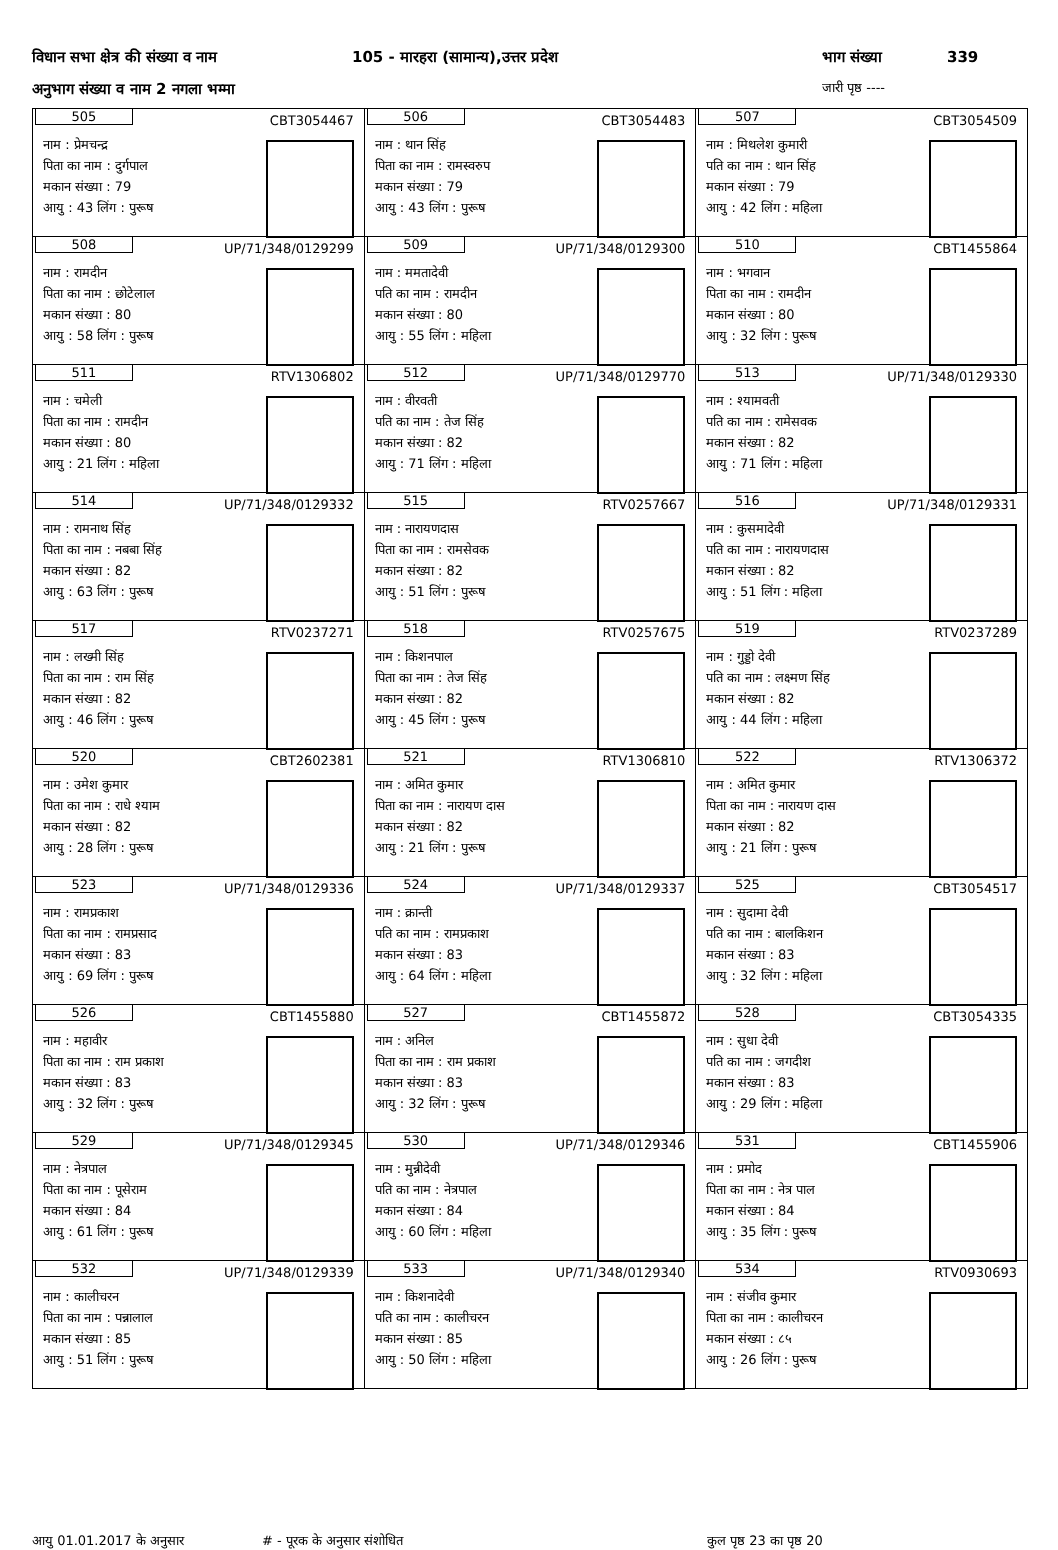विधान सभा क्षेत्र की संख्या व नाम 105 - मारहरा (सामान्य),उत्तर प्रदेश भाग संख्या 339
अनुभाग संख्या व नाम 2 नगला भम्मा जारी पृष्ठ ----
| 505 CBT3054467 नाम : प्रेमचन्द्र पिता का नाम : दुर्गपाल मकान संख्या : 79 आयु : 43 लिंग : पुरूष | 506 CBT3054483 नाम : थान सिंह पिता का नाम : रामस्वरुप मकान संख्या : 79 आयु : 43 लिंग : पुरूष | 507 CBT3054509 नाम : मिथलेश कुमारी पति का नाम : थान सिंह मकान संख्या : 79 आयु : 42 लिंग : महिला |
| 508 UP/71/348/0129299 नाम : रामदीन पिता का नाम : छोटेलाल मकान संख्या : 80 आयु : 58 लिंग : पुरूष | 509 UP/71/348/0129300 नाम : ममतादेवी पति का नाम : रामदीन मकान संख्या : 80 आयु : 55 लिंग : महिला | 510 CBT1455864 नाम : भगवान पिता का नाम : रामदीन मकान संख्या : 80 आयु : 32 लिंग : पुरूष |
| 511 RTV1306802 नाम : चमेली पिता का नाम : रामदीन मकान संख्या : 80 आयु : 21 लिंग : महिला | 512 UP/71/348/0129770 नाम : वीरवती पति का नाम : तेज सिंह मकान संख्या : 82 आयु : 71 लिंग : महिला | 513 UP/71/348/0129330 नाम : श्यामवती पति का नाम : रामेसवक मकान संख्या : 82 आयु : 71 लिंग : महिला |
| 514 UP/71/348/0129332 नाम : रामनाथ सिंह पिता का नाम : नबबा सिंह मकान संख्या : 82 आयु : 63 लिंग : पुरूष | 515 RTV0257667 नाम : नारायणदास पिता का नाम : रामसेवक मकान संख्या : 82 आयु : 51 लिंग : पुरूष | 516 UP/71/348/0129331 नाम : कुसमादेवी पति का नाम : नारायणदास मकान संख्या : 82 आयु : 51 लिंग : महिला |
| 517 RTV0237271 नाम : लख्मी सिंह पिता का नाम : राम सिंह मकान संख्या : 82 आयु : 46 लिंग : पुरूष | 518 RTV0257675 नाम : किशनपाल पिता का नाम : तेज सिंह मकान संख्या : 82 आयु : 45 लिंग : पुरूष | 519 RTV0237289 नाम : गुड्डो देवी पति का नाम : लक्ष्मण सिंह मकान संख्या : 82 आयु : 44 लिंग : महिला |
| 520 CBT2602381 नाम : उमेश कुमार पिता का नाम : राधे श्याम मकान संख्या : 82 आयु : 28 लिंग : पुरूष | 521 RTV1306810 नाम : अमित कुमार पिता का नाम : नारायण दास मकान संख्या : 82 आयु : 21 लिंग : पुरूष | 522 RTV1306372 नाम : अमित कुमार पिता का नाम : नारायण दास मकान संख्या : 82 आयु : 21 लिंग : पुरूष |
| 523 UP/71/348/0129336 नाम : रामप्रकाश पिता का नाम : रामप्रसाद मकान संख्या : 83 आयु : 69 लिंग : पुरूष | 524 UP/71/348/0129337 नाम : क्रान्ती पति का नाम : रामप्रकाश मकान संख्या : 83 आयु : 64 लिंग : महिला | 525 CBT3054517 नाम : सुदामा देवी पति का नाम : बालकिशन मकान संख्या : 83 आयु : 32 लिंग : महिला |
| 526 CBT1455880 नाम : महावीर पिता का नाम : राम प्रकाश मकान संख्या : 83 आयु : 32 लिंग : पुरूष | 527 CBT1455872 नाम : अनिल पिता का नाम : राम प्रकाश मकान संख्या : 83 आयु : 32 लिंग : पुरूष | 528 CBT3054335 नाम : सुधा देवी पति का नाम : जगदीश मकान संख्या : 83 आयु : 29 लिंग : महिला |
| 529 UP/71/348/0129345 नाम : नेत्रपाल पिता का नाम : पूसेराम मकान संख्या : 84 आयु : 61 लिंग : पुरूष | 530 UP/71/348/0129346 नाम : मुन्नीदेवी पति का नाम : नेत्रपाल मकान संख्या : 84 आयु : 60 लिंग : महिला | 531 CBT1455906 नाम : प्रमोद पिता का नाम : नेत्र पाल मकान संख्या : 84 आयु : 35 लिंग : पुरूष |
| 532 UP/71/348/0129339 नाम : कालीचरन पिता का नाम : पन्नालाल मकान संख्या : 85 आयु : 51 लिंग : पुरूष | 533 UP/71/348/0129340 नाम : किशनादेवी पति का नाम : कालीचरन मकान संख्या : 85 आयु : 50 लिंग : महिला | 534 RTV0930693 नाम : संजीव कुमार पिता का नाम : कालीचरन मकान संख्या : ८५ आयु : 26 लिंग : पुरूष |
आयु 01.01.2017 के अनुसार # - पूरक के अनुसार संशोधित कुल पृष्ठ 23 का पृष्ठ 20